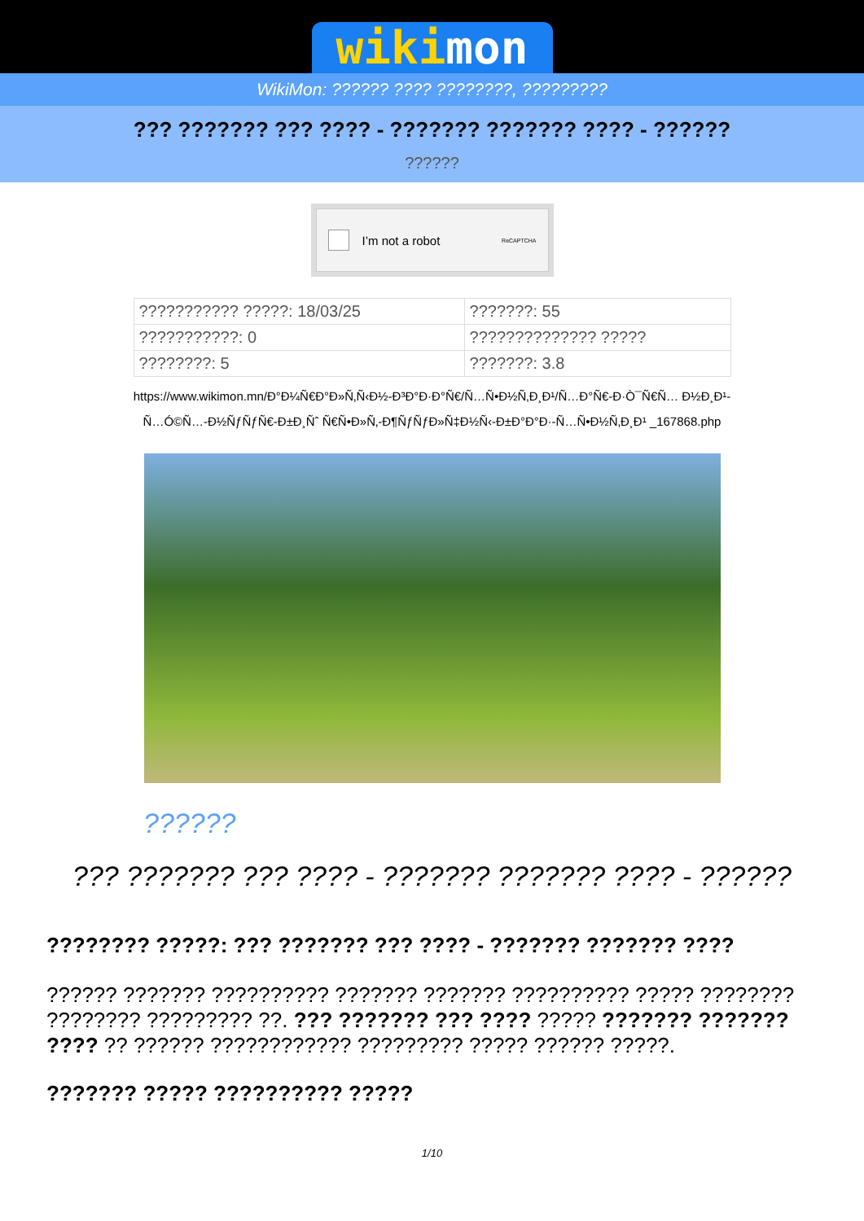wikimon
WikiMon: ?????? ???? ????????, ?????????
??? ??????? ??? ???? - ??????? ??????? ???? - ??????
??????
I’m not a robot ReCAPTCHA
| ??????????? ?????: 18/03/25 | ???????: 55 |
| ???????????: 0 | ?????????????? ????? |
| ????????: 5 | ???????: 3.8 |
https://www.wikimon.mn/Ð°Ð¼Ñ€Ð°Ð»Ñ‚Ñ‹Ð½-Ð³Ð°Ð·Ð°Ñ€/Ñ…Ñ•Ð½Ñ‚Ð¸Ð¹/Ñ…Ð°Ñ€-Ð·Ò¯Ñ€Ñ… Ð½Ð¸Ð¹-Ñ…Ó©Ñ…-Ð½ÑƒÑƒÑ€-Ð±Ð¸Ñˆ Ñ€Ñ•Ð»Ñ‚-Ð¶ÑƒÑƒÐ»Ñ‡Ð½Ñ‹-Ð±Ð°Ð°Ð·-Ñ…Ñ•Ð½Ñ‚Ð¸Ð¹ _167868.php
??????
??? ??????? ??? ???? - ??????? ??????? ???? - ??????
???????? ?????: ??? ??????? ??? ???? - ??????? ??????? ????
?????? ??????? ?????????? ??????? ??????? ?????????? ????? ???????? ???????? ????????? ??. ??? ??????? ??? ???? ????? ??????? ??????? ???? ?? ?????? ???????????? ????????? ????? ?????? ?????.
??????? ????? ?????????? ?????
1/10